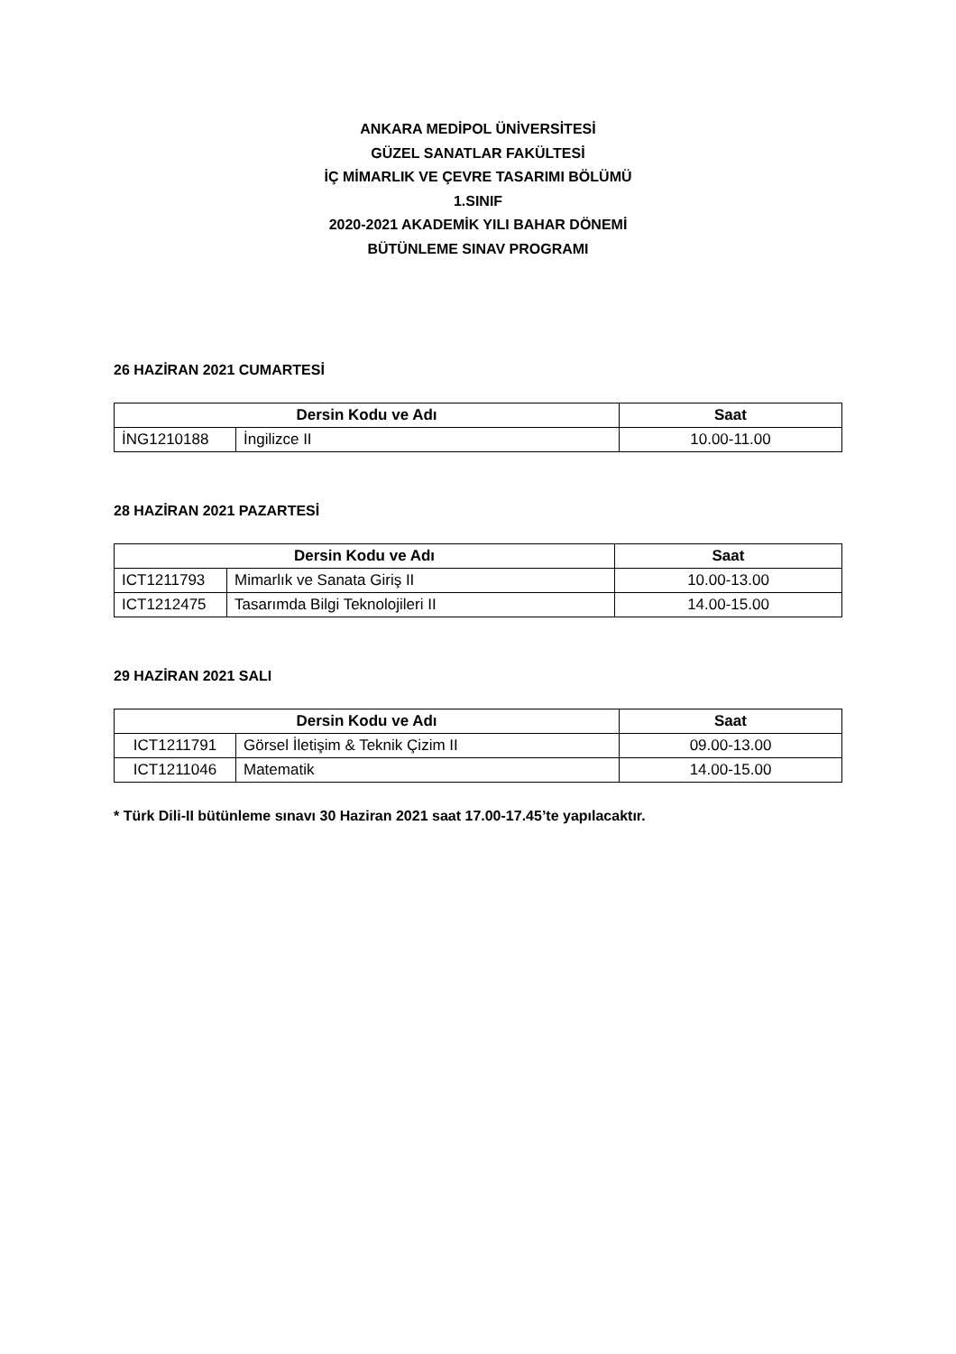ANKARA MEDİPOL ÜNİVERSİTESİ
GÜZEL SANATLAR FAKÜLTESİ
İÇ MİMARLIK VE ÇEVRE TASARIMI BÖLÜMÜ
1.SINIF
2020-2021 AKADEMİK YILI BAHAR DÖNEMİ
BÜTÜNLEME SINAV PROGRAMI
26 HAZİRAN 2021 CUMARTESİ
| Dersin Kodu ve Adı | | Saat |
| --- | --- | --- |
| İNG1210188 | İngilizce II | 10.00-11.00 |
28 HAZİRAN 2021 PAZARTESİ
| Dersin Kodu ve Adı | | Saat |
| --- | --- | --- |
| ICT1211793 | Mimarlık ve Sanata Giriş II | 10.00-13.00 |
| ICT1212475 | Tasarımda Bilgi Teknolojileri II | 14.00-15.00 |
29 HAZİRAN 2021 SALI
| Dersin Kodu ve Adı | | Saat |
| --- | --- | --- |
| ICT1211791 | Görsel İletişim & Teknik Çizim II | 09.00-13.00 |
| ICT1211046 | Matematik | 14.00-15.00 |
* Türk Dili-II bütünleme sınavı 30 Haziran 2021 saat 17.00-17.45’te yapılacaktır.